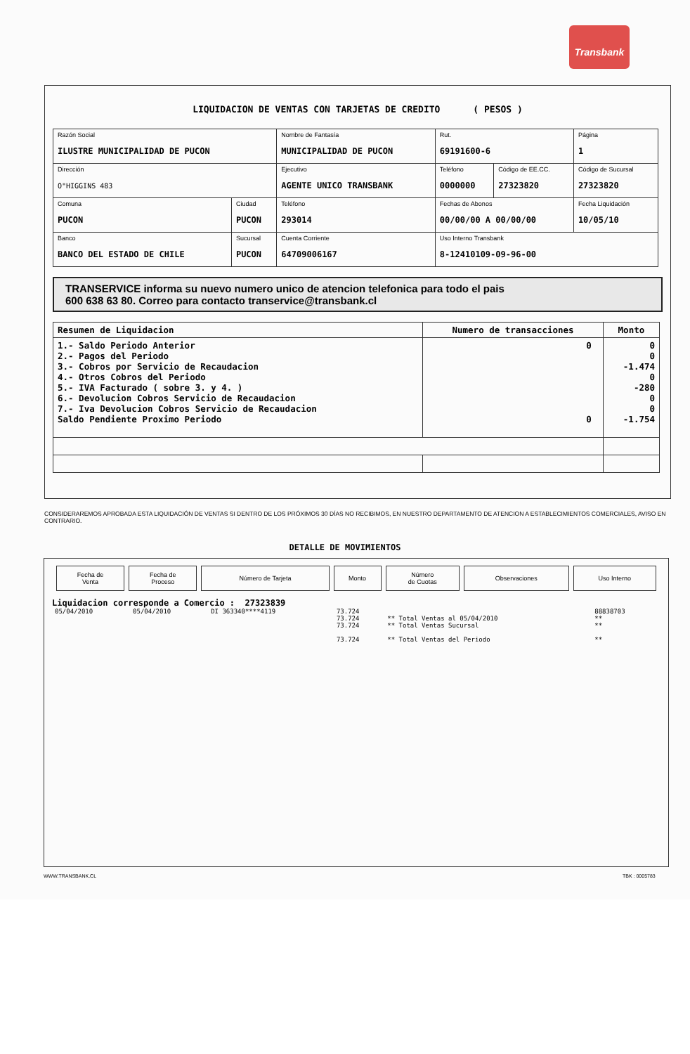Transbank
LIQUIDACION DE VENTAS CON TARJETAS DE CREDITO ( PESOS )
| Razón Social ILUSTRE MUNICIPALIDAD DE PUCON | | Nombre de Fantasía MUNICIPALIDAD DE PUCON | | Rut. 69191600-6 | | Página 1 |
| Dirección O"HIGGINS 483 | | Ejecutivo AGENTE UNICO TRANSBANK | | Teléfono 0000000 | Código de EE.CC. 27323820 | Código de Sucursal 27323820 |
| Comuna PUCON | Ciudad PUCON | Teléfono 293014 | Fechas de Abonos 00/00/00 A 00/00/00 | | | Fecha Liquidación 10/05/10 |
| Banco BANCO DEL ESTADO DE CHILE | Sucursal PUCON | Cuenta Corriente 64709006167 | | Uso Interno Transbank 8-12410109-09-96-00 | | |
TRANSERVICE informa su nuevo numero unico de atencion telefonica para todo el pais
600 638 63 80. Correo para contacto transervice@transbank.cl
| Resumen de Liquidacion | Numero de transacciones | Monto |
| --- | --- | --- |
| 1.- Saldo Periodo Anterior 2.- Pagos del Periodo 3.- Cobros por Servicio de Recaudacion 4.- Otros Cobros del Periodo 5.- IVA Facturado ( sobre 3. y 4. ) 6.- Devolucion Cobros Servicio de Recaudacion 7.- Iva Devolucion Cobros Servicio de Recaudacion Saldo Pendiente Proximo Periodo | 0 0 | 0 0 -1.474 0 -280 0 0 -1.754 |
CONSIDERAREMOS APROBADA ESTA LIQUIDACIÓN DE VENTAS SI DENTRO DE LOS PRÓXIMOS 30 DÍAS NO RECIBIMOS, EN NUESTRO DEPARTAMENTO DE ATENCION A ESTABLECIMIENTOS COMERCIALES, AVISO EN CONTRARIO.
DETALLE DE MOVIMIENTOS
| Fecha de Venta | Fecha de Proceso | Número de Tarjeta | Monto | Número de Cuotas | Observaciones | Uso Interno |
| --- | --- | --- | --- | --- | --- | --- |
Liquidacion corresponde a Comercio : 27323839
| 05/04/2010 | 05/04/2010 | DI 363340****4119 | 73.724 | | 88838703 |
| | | | 73.724 | ** Total Ventas al 05/04/2010 | ** |
| | | | 73.724 | ** Total Ventas Sucursal | ** |
| | | | 73.724 | ** Total Ventas del Periodo | ** |
WWW.TRANSBANK.CL TBK : 0005783